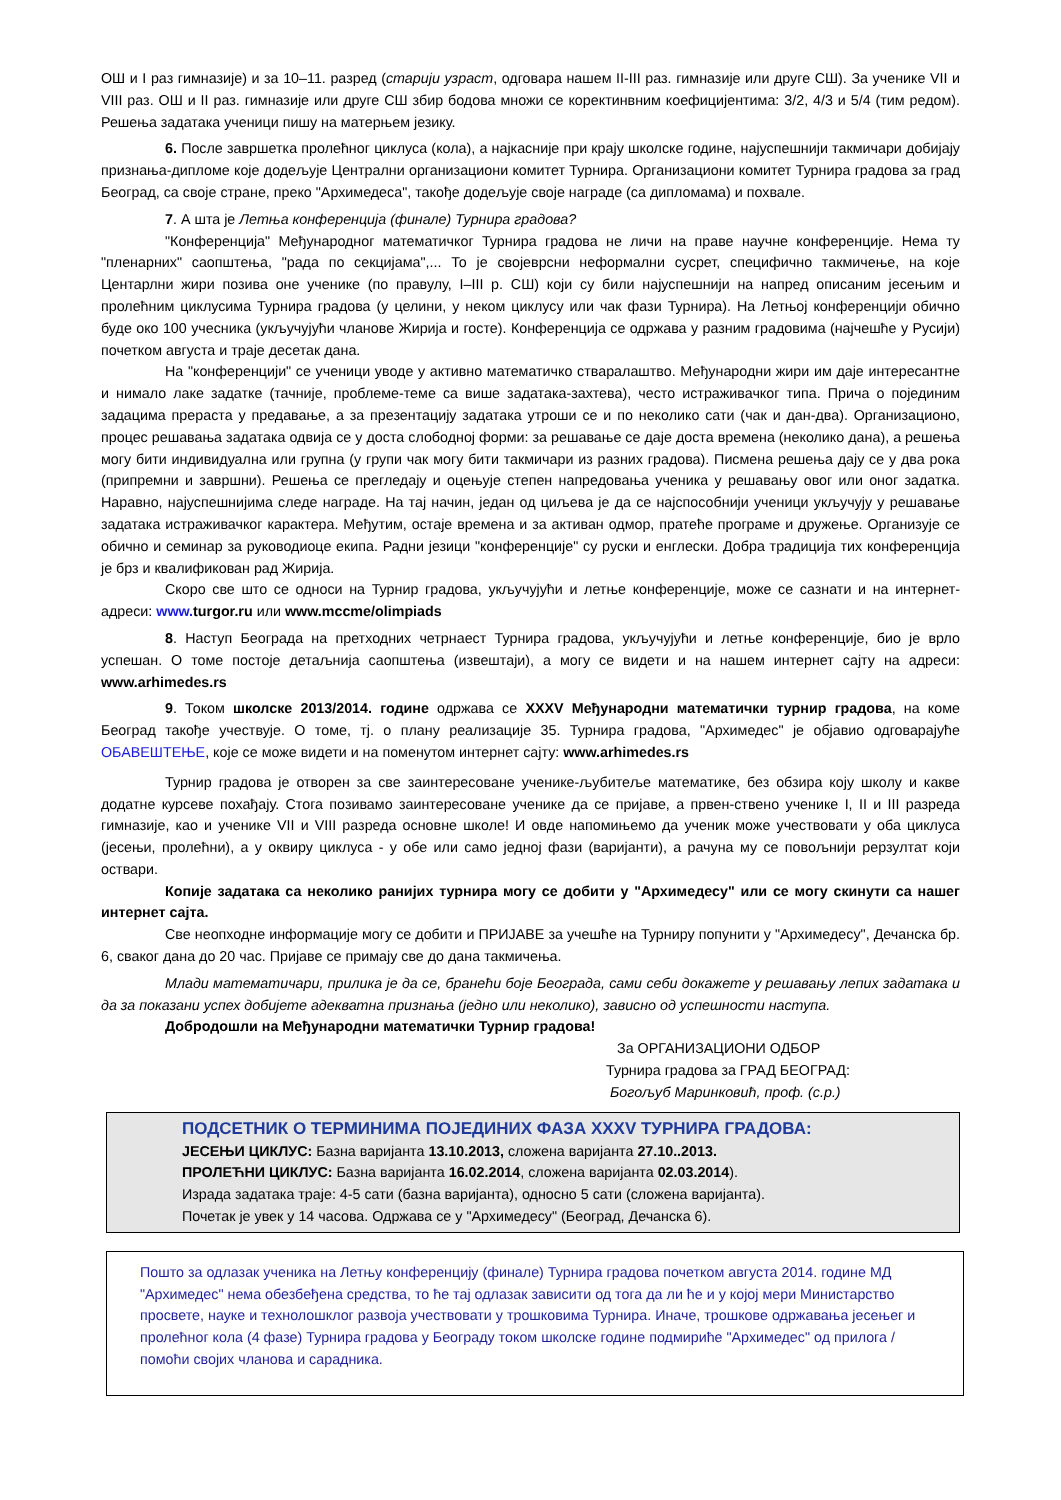ОШ и I раз гимназије) и за 10–11. разред (старији узраст, одговара нашем II-III раз. гимназије или друге СШ). За ученике VII и VIII раз. ОШ и II раз. гимназије или друге СШ збир бодова множи се коректинвним коефицијентима: 3/2, 4/3 и 5/4 (тим редом). Решења задатака ученици пишу на матерњем језику.
6. После завршетка пролећног циклуса (кола), а најкасније при крају школске године, најуспешнији такмичари добијају признања-дипломе које додељује Централни организациони комитет Турнира. Организациони комитет Турнира градова за град Београд, са своје стране, преко "Архимедеса", такође додељује своје награде (са дипломама) и похвале.
7. А шта је Летња конференција (финале) Турнира градова?
"Конференција" Међународног математичког Турнира градова не личи на праве научне конференције. Нема ту "пленарних" саопштења, "рада по секцијама",... То је својеврсни неформални сусрет, специфично такмичење, на које Центарлни жири позива оне ученике (по правулу, I–III р. СШ) који су били најуспешнији на напред описаним јесењим и пролећним циклусима Турнира градова (у целини, у неком циклусу или чак фази Турнира). На Летњој конференцији обично буде око 100 учесника (укључујући чланове Жирија и госте). Конференција се одржава у разним градовима (најчешће у Русији) почетком августа и траје десетак дана.
На "конференцији" се ученици уводе у активно математичко стваралаштво. Међународни жири им даје интересантне и нимало лаке задатке (тачније, проблеме-теме са више задатака-захтева), често истраживачког типа. Прича о појединим задацима прераста у предавање, а за презентацију задатака утроши се и по неколико сати (чак и дан-два). Организационо, процес решавања задатака одвија се у доста слободној форми: за решавање се даје доста времена (неколико дана), а решења могу бити индивидуална или групна (у групи чак могу бити такмичари из разних градова). Писмена решења дају се у два рока (припремни и завршни). Решења се прегледају и оцењује степен напредовања ученика у решавању овог или оног задатка. Наравно, најуспешнијима следе награде. На тај начин, један од циљева је да се најспособнији ученици укључују у решавање задатака истраживачког карактера. Међутим, остаје времена и за активан одмор, пратеће програме и дружење. Организује се обично и семинар за руководиоце екипа. Радни језици "конференције" су руски и енглески. Добра традиција тих конференција је брз и квалификован рад Жирија.
Скоро све што се односи на Турнир градова, укључујући и летње конференције, може се сазнати и на интернет-адреси: www. turgor.ru или www.mccme/olimpiads
8. Наступ Београда на претходних четрнаест Турнира градова, укључујући и летње конференције, био је врло успешан. О томе постоје детаљнија саопштења (извештаји), а могу се видети и на нашем интернет сајту на адреси: www.arhimedes.rs
9. Током школске 2013/2014. године одржава се XXXV Међународни математички турнир градова, на коме Београд такође учествује. О томе, тј. о плану реализације 35. Турнира градова, "Архимедес" је објавио одговарајуће ОБАВЕШТЕЊЕ, које се може видети и на поменутом интернет сајту: www.arhimedes.rs
Турнир градова је отворен за све заинтересоване ученике-љубитеље математике, без обзира коју школу и какве додатне курсеве похађају. Стога позивамо заинтересоване ученике да се пријаве, а првен-ствено ученике I, II и III разреда гимназије, као и ученике VII и VIII разреда основне школе! И овде напомињемо да ученик може учествовати у оба циклуса (јесењи, пролећни), а у оквиру циклуса - у обе или само једној фази (варијанти), а рачуна му се повољнији рерзултат који оствари.
Копије задатака са неколико ранијих турнира могу се добити у "Архимедесу" или се могу скинути са нашег интернет сајта.
Све неопходне информације могу се добити и ПРИЈАВЕ за учешће на Турниру попунити у "Архимедесу", Дечанска бр. 6, сваког дана до 20 час. Пријаве се примају све до дана такмичења.
Млади математичари, прилика је да се, бранећи боје Београда, сами себи докажете у решавању лепих задатака и да за показани успех добијете адекватна признања (једно или неколико), зависно од успешности наступа.
Добродошли на Међународни математички Турнир градова!
За ОРГАНИЗАЦИОНИ ОДБОР
Турнира градова за ГРАД БЕОГРАД:
Богољуб Маринковић, проф. (с.р.)
ПОДСЕТНИК О ТЕРМИНИМА ПОЈЕДИНИХ ФАЗА XXXV ТУРНИРА ГРАДОВА:
ЈЕСЕЊИ ЦИКЛУС: Базна варијанта 13.10.2013, сложена варијанта 27.10..2013.
ПРОЛЕЋНИ ЦИКЛУС: Базна варијанта 16.02.2014, сложена варијанта 02.03.2014).
Израда задатака траје: 4-5 сати (базна варијанта), односно 5 сати (сложена варијанта).
Почетак је увек у 14 часова. Одржава се у "Архимедесу" (Београд, Дечанска 6).
Пошто за одлазак ученика на Летњу конференцију (финале) Турнира градова почетком августа 2014. године МД "Архимедес" нема обезбеђена средства, то ће тај одлазак зависити од тога да ли ће и у којој мери Министарство просвете, науке и технолошклог развоја учествовати у трошковима Турнира. Иначе, трошкове одржавања јесењег и пролећног кола (4 фазе) Турнира градова у Београду током школске године подмириће "Архимедес" од прилога / помоћи својих чланова и сарадника.